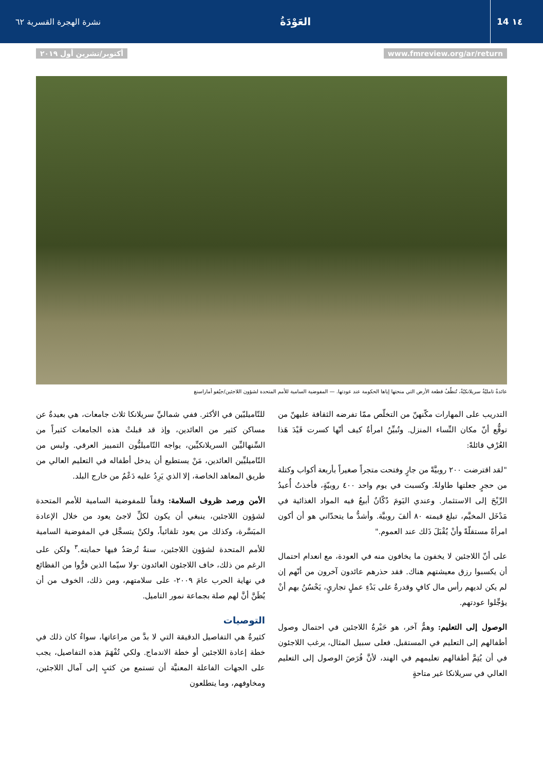14 ١٤
العَوْدَةُ
نشرة الهجرة القسرية ٦٢
www.fmreview.org/ar/return أكتوبر/تشرين أول ٢٠١٩
عائدةٌ تامليّةٌ سريلانكيّةٌ، تُنظِّفُ قطعة الأرض التي منحتها إياها الحكومة عند عودتها. — المفوضية السامية للأمم المتحدة لشؤون اللاجئين/جيُفو أماراسنغ
التدريب على المهارات مكّنهنّ من التخلّص ممّا تفرضه الثقافة عليهنّ من توقُّع أنّ مكان النِّساء المنزل. وتُبيِّنُ امرأةٌ كيف أنّها كسرت قَيْدَ هَذا العُرْفِ قائلةً:
"لقد اقترضت ٢٠٠ روبيَّةً من جارٍ وفتحت متجراً صغيراً بأربعة أكواب وكتلة من حجرٍ جعلتها طاولةً. وكسبت في يوم واحد ٤٠٠ روبيّةٍ، فأخذتُ أُعيدُ الرِّبْحَ إلى الاستثمار. وعندي اليَومَ دُكّانٌ أبيعُ فيه المواد الغذائية في مَدْخَل المخيَّم، تبلغ قيمته ٨٠ ألفَ روبيَّة. وأشدُّ ما يتحدّاني هو أن أكون امرأةً مستقلّةً وأنْ يُقْبَلَ ذَلك عند العموم."
على أنّ اللاجئين لا يخفون ما يخافون منه في العودة، مع انعدام احتمال أن يكسبوا رزق معيشتهم هناك. فقد حذرهم عائدون آخرون من أنّهم إن لم يكن لديهم رأس مال كافٍ وقدرةٌ على بَدْءِ عملٍ تجاريٍ، يَحْسُنُ بهم أنْ يؤجِّلوا عودتهم.
الوصول إلى التعليم: وهمٌّ آخر، هو حَيْرةُ اللاجئين في احتمال وصول أطفالهم إلى التعليم في المستقبل. فعلى سبيل المثال، يرغب اللاجئون في أن يُتِمَّ أطفالهم تعليمهم في الهند، لأنَّ فُرَصَ الوصول إلى التعليم العالي في سريلانكا غير متاحةٍ
للتّاميليّين في الأكثر. ففي شماليِّ سريلانكا ثلاث جامعات، هي بعيدةٌ عن مساكن كثير من العائدين، وإذ قد قبلتْ هذه الجامعات كثيراً من السِّنهاليِّين السريلانكيِّين، يواجه التّاميليُّون التمييز العرقي. وليس من التّاميليِّين العائدين، مَنْ يستطيع أن يدخل أطفاله في التعليم العالي من طريق المعاهد الخاصة، إلا الذي يَرِدُ عليه دَعْمٌ من خارج البلد.
الأمن ورصد ظروف السلامة: وفقاً للمفوضية السامية للأمم المتحدة لشؤون اللاجئين، ينبغي أن يكون لكلِّ لاجئ يعود من خلال الإعادة الميَسَّرة، وكذلك من يعود تلقائياً، ولكنْ يتسجَّل في المفوضية السامية للأمم المتحدة لشؤون اللاجئين، سنةٌ تُرصَدُ فيها حمايته.<sup>٣</sup> ولكن على الرغم من ذلك، خاف اللاجئون العائدون -ولا سيّما الذين فرُّوا من الفظائع في نهاية الحرب عامَ ٢٠٠٩- على سلامتهم، ومن ذلك، الخوف من أن يُظَنَّ أنَّ لهم صلة بجماعة نمور التاميل.
التوصيات
كثيرةٌ هي التفاصيل الدقيقة التي لا بدَّ من مراعاتها، سواءٌ كان ذلك في خطة إعادة اللاجئين أو خطة الاندماج. ولكي تُفْهَمَ هذه التفاصيل، يجب على الجهات الفاعلة المعنيَّة أن تستمع من كثبٍ إلى آمال اللاجئين، ومخاوفهم، وما يتطلعون